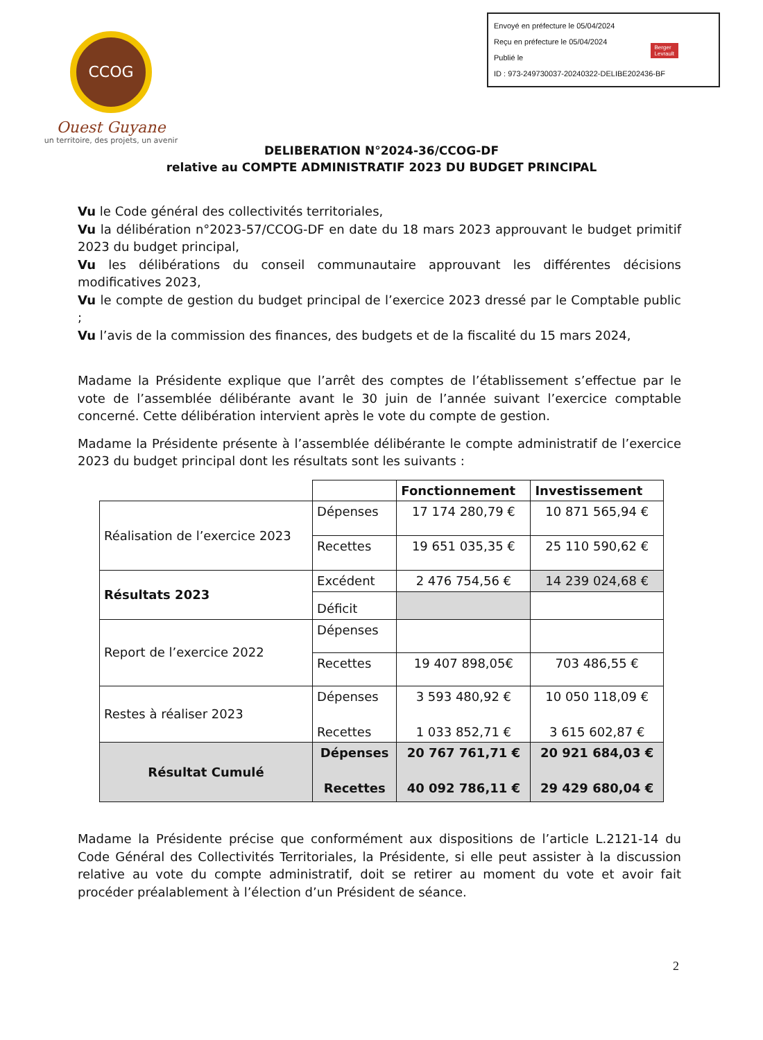Envoyé en préfecture le 05/04/2024
Reçu en préfecture le 05/04/2024
Publié le
ID : 973-249730037-20240322-DELIBE202436-BF
Berger
Levrault
CCOG
Ouest Guyane
un territoire, des projets, un avenir
DELIBERATION N°2024-36/CCOG-DF
relative au COMPTE ADMINISTRATIF 2023 DU BUDGET PRINCIPAL
Vu le Code général des collectivités territoriales,
Vu la délibération n°2023-57/CCOG-DF en date du 18 mars 2023 approuvant le budget primitif 2023 du budget principal,
Vu les délibérations du conseil communautaire approuvant les différentes décisions modificatives 2023,
Vu le compte de gestion du budget principal de l’exercice 2023 dressé par le Comptable public ;
Vu l’avis de la commission des finances, des budgets et de la fiscalité du 15 mars 2024,
Madame la Présidente explique que l’arrêt des comptes de l’établissement s’effectue par le vote de l’assemblée délibérante avant le 30 juin de l’année suivant l’exercice comptable concerné. Cette délibération intervient après le vote du compte de gestion.
Madame la Présidente présente à l’assemblée délibérante le compte administratif de l’exercice 2023 du budget principal dont les résultats sont les suivants :
| | | Fonctionnement | Investissement |
| Réalisation de l’exercice 2023 | Dépenses | 17 174 280,79 € | 10 871 565,94 € |
| | Recettes | 19 651 035,35 € | 25 110 590,62 € |
| Résultats 2023 | Excédent | 2 476 754,56 € | 14 239 024,68 € |
| | Déficit | | |
| Report de l’exercice 2022 | Dépenses | | |
| | Recettes | 19 407 898,05€ | 703 486,55 € |
| Restes à réaliser 2023 | Dépenses Recettes | 3 593 480,92 € 1 033 852,71 € | 10 050 118,09 € 3 615 602,87 € |
| Résultat Cumulé | Dépenses Recettes | 20 767 761,71 € 40 092 786,11 € | 20 921 684,03 € 29 429 680,04 € |
Madame la Présidente précise que conformément aux dispositions de l’article L.2121-14 du Code Général des Collectivités Territoriales, la Présidente, si elle peut assister à la discussion relative au vote du compte administratif, doit se retirer au moment du vote et avoir fait procéder préalablement à l’élection d’un Président de séance.
2